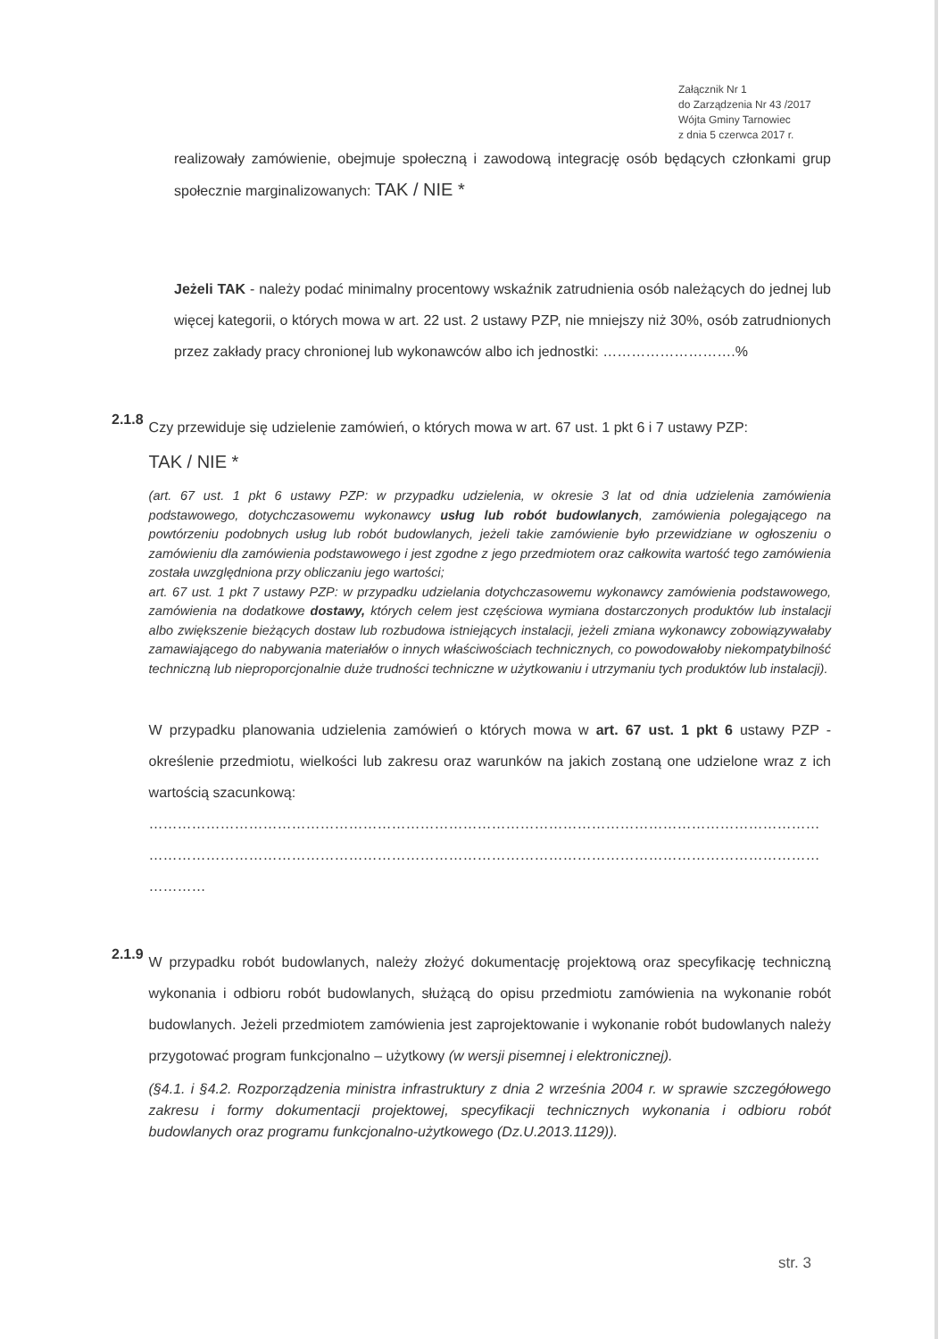Załącznik Nr 1
do Zarządzenia Nr 43 /2017
Wójta Gminy Tarnowiec
z dnia 5 czerwca 2017 r.
realizowały zamówienie, obejmuje społeczną i zawodową integrację osób będących członkami grup społecznie marginalizowanych: TAK / NIE *
Jeżeli TAK - należy podać minimalny procentowy wskaźnik zatrudnienia osób należących do jednej lub więcej kategorii, o których mowa w art. 22 ust. 2 ustawy PZP, nie mniejszy niż 30%, osób zatrudnionych przez zakłady pracy chronionej lub wykonawców albo ich jednostki: ……………………….%
2.1.8
Czy przewiduje się udzielenie zamówień, o których mowa w art. 67 ust. 1 pkt 6 i 7 ustawy PZP:
TAK / NIE *
(art. 67 ust. 1 pkt 6 ustawy PZP: w przypadku udzielenia, w okresie 3 lat od dnia udzielenia zamówienia podstawowego, dotychczasowemu wykonawcy usług lub robót budowlanych, zamówienia polegającego na powtórzeniu podobnych usług lub robót budowlanych, jeżeli takie zamówienie było przewidziane w ogłoszeniu o zamówieniu dla zamówienia podstawowego i jest zgodne z jego przedmiotem oraz całkowita wartość tego zamówienia została uwzględniona przy obliczaniu jego wartości;
art. 67 ust. 1 pkt 7 ustawy PZP: w przypadku udzielania dotychczasowemu wykonawcy zamówienia podstawowego, zamówienia na dodatkowe dostawy, których celem jest częściowa wymiana dostarczonych produktów lub instalacji albo zwiększenie bieżących dostaw lub rozbudowa istniejących instalacji, jeżeli zmiana wykonawcy zobowiązywałaby zamawiającego do nabywania materiałów o innych właściwościach technicznych, co powodowałoby niekompatybilność techniczną lub nieproporcjonalnie duże trudności techniczne w użytkowaniu i utrzymaniu tych produktów lub instalacji).
W przypadku planowania udzielenia zamówień o których mowa w art. 67 ust. 1 pkt 6 ustawy PZP - określenie przedmiotu, wielkości lub zakresu oraz warunków na jakich zostaną one udzielone wraz z ich wartością szacunkową:
……………………………………………………………………………………………………………………………
……………………………………………………………………………………………………………………………
…………
2.1.9
W przypadku robót budowlanych, należy złożyć dokumentację projektową oraz specyfikację techniczną wykonania i odbioru robót budowlanych, służącą do opisu przedmiotu zamówienia na wykonanie robót budowlanych. Jeżeli przedmiotem zamówienia jest zaprojektowanie i wykonanie robót budowlanych należy przygotować program funkcjonalno – użytkowy (w wersji pisemnej i elektronicznej).
(§4.1. i §4.2. Rozporządzenia ministra infrastruktury z dnia 2 września 2004 r. w sprawie szczegółowego zakresu i formy dokumentacji projektowej, specyfikacji technicznych wykonania i odbioru robót budowlanych oraz programu funkcjonalno-użytkowego (Dz.U.2013.1129)).
str. 3